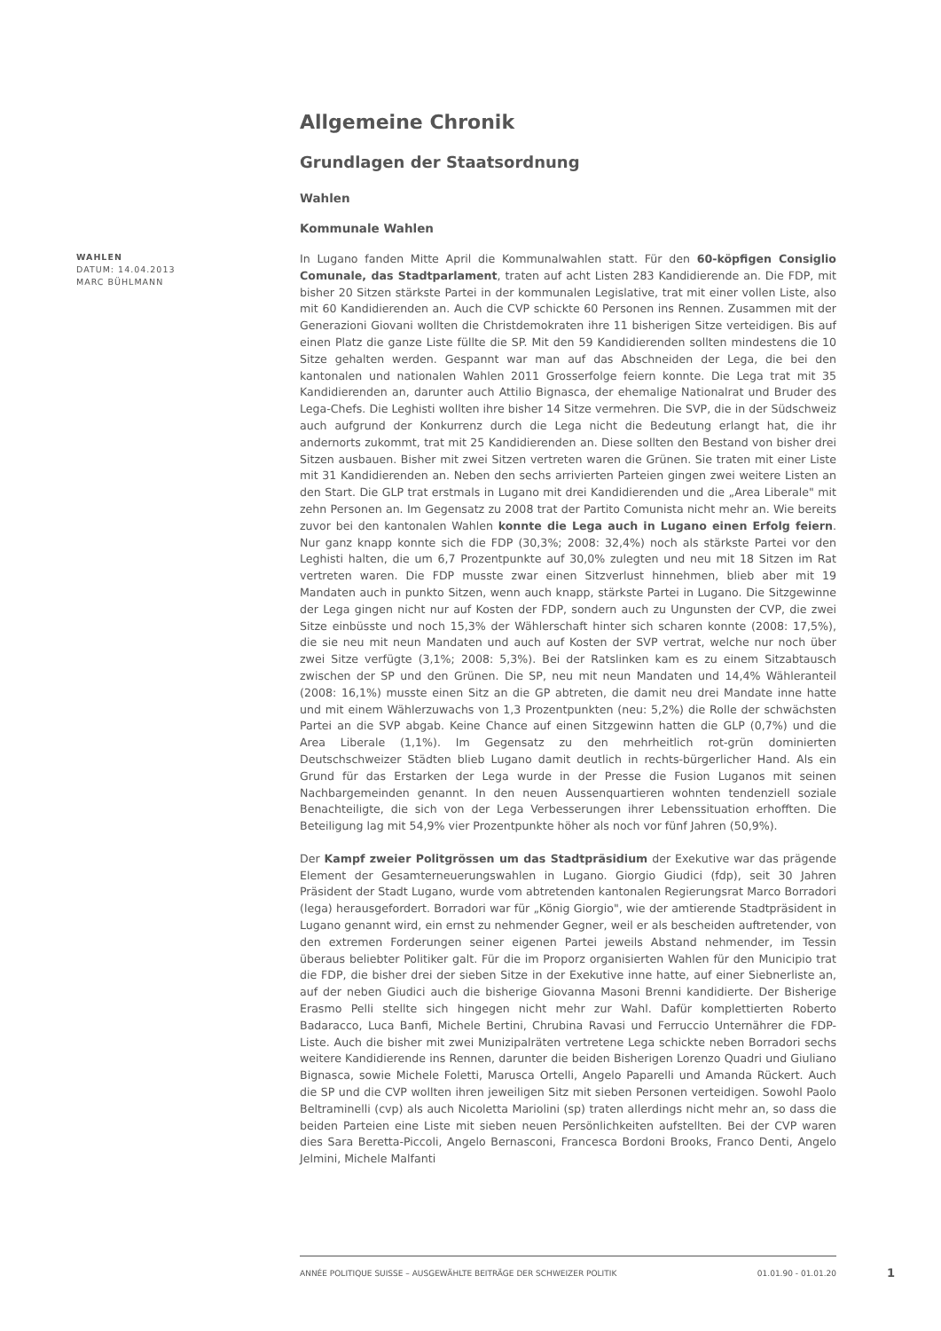Allgemeine Chronik
Grundlagen der Staatsordnung
Wahlen
Kommunale Wahlen
WAHLEN
DATUM: 14.04.2013
MARC BÜHLMANN
In Lugano fanden Mitte April die Kommunalwahlen statt. Für den 60-köpfigen Consiglio Comunale, das Stadtparlament, traten auf acht Listen 283 Kandidierende an. Die FDP, mit bisher 20 Sitzen stärkste Partei in der kommunalen Legislative, trat mit einer vollen Liste, also mit 60 Kandidierenden an. Auch die CVP schickte 60 Personen ins Rennen. Zusammen mit der Generazioni Giovani wollten die Christdemokraten ihre 11 bisherigen Sitze verteidigen. Bis auf einen Platz die ganze Liste füllte die SP. Mit den 59 Kandidierenden sollten mindestens die 10 Sitze gehalten werden. Gespannt war man auf das Abschneiden der Lega, die bei den kantonalen und nationalen Wahlen 2011 Grosserfolge feiern konnte. Die Lega trat mit 35 Kandidierenden an, darunter auch Attilio Bignasca, der ehemalige Nationalrat und Bruder des Lega-Chefs. Die Leghisti wollten ihre bisher 14 Sitze vermehren. Die SVP, die in der Südschweiz auch aufgrund der Konkurrenz durch die Lega nicht die Bedeutung erlangt hat, die ihr andernorts zukommt, trat mit 25 Kandidierenden an. Diese sollten den Bestand von bisher drei Sitzen ausbauen. Bisher mit zwei Sitzen vertreten waren die Grünen. Sie traten mit einer Liste mit 31 Kandidierenden an. Neben den sechs arrivierten Parteien gingen zwei weitere Listen an den Start. Die GLP trat erstmals in Lugano mit drei Kandidierenden und die „Area Liberale" mit zehn Personen an. Im Gegensatz zu 2008 trat der Partito Comunista nicht mehr an. Wie bereits zuvor bei den kantonalen Wahlen konnte die Lega auch in Lugano einen Erfolg feiern. Nur ganz knapp konnte sich die FDP (30,3%; 2008: 32,4%) noch als stärkste Partei vor den Leghisti halten, die um 6,7 Prozentpunkte auf 30,0% zulegten und neu mit 18 Sitzen im Rat vertreten waren. Die FDP musste zwar einen Sitzverlust hinnehmen, blieb aber mit 19 Mandaten auch in punkto Sitzen, wenn auch knapp, stärkste Partei in Lugano. Die Sitzgewinne der Lega gingen nicht nur auf Kosten der FDP, sondern auch zu Ungunsten der CVP, die zwei Sitze einbüsste und noch 15,3% der Wählerschaft hinter sich scharen konnte (2008: 17,5%), die sie neu mit neun Mandaten und auch auf Kosten der SVP vertrat, welche nur noch über zwei Sitze verfügte (3,1%; 2008: 5,3%). Bei der Ratslinken kam es zu einem Sitzabtausch zwischen der SP und den Grünen. Die SP, neu mit neun Mandaten und 14,4% Wähleranteil (2008: 16,1%) musste einen Sitz an die GP abtreten, die damit neu drei Mandate inne hatte und mit einem Wählerzuwachs von 1,3 Prozentpunkten (neu: 5,2%) die Rolle der schwächsten Partei an die SVP abgab. Keine Chance auf einen Sitzgewinn hatten die GLP (0,7%) und die Area Liberale (1,1%). Im Gegensatz zu den mehrheitlich rot-grün dominierten Deutschschweizer Städten blieb Lugano damit deutlich in rechts-bürgerlicher Hand. Als ein Grund für das Erstarken der Lega wurde in der Presse die Fusion Luganos mit seinen Nachbargemeinden genannt. In den neuen Aussenquartieren wohnten tendenziell soziale Benachteiligte, die sich von der Lega Verbesserungen ihrer Lebenssituation erhofften. Die Beteiligung lag mit 54,9% vier Prozentpunkte höher als noch vor fünf Jahren (50,9%).
Der Kampf zweier Politgrössen um das Stadtpräsidium der Exekutive war das prägende Element der Gesamterneuerungswahlen in Lugano. Giorgio Giudici (fdp), seit 30 Jahren Präsident der Stadt Lugano, wurde vom abtretenden kantonalen Regierungsrat Marco Borradori (lega) herausgefordert. Borradori war für „König Giorgio", wie der amtierende Stadtpräsident in Lugano genannt wird, ein ernst zu nehmender Gegner, weil er als bescheiden auftretender, von den extremen Forderungen seiner eigenen Partei jeweils Abstand nehmender, im Tessin überaus beliebter Politiker galt. Für die im Proporz organisierten Wahlen für den Municipio trat die FDP, die bisher drei der sieben Sitze in der Exekutive inne hatte, auf einer Siebnerliste an, auf der neben Giudici auch die bisherige Giovanna Masoni Brenni kandidierte. Der Bisherige Erasmo Pelli stellte sich hingegen nicht mehr zur Wahl. Dafür komplettierten Roberto Badaracco, Luca Banfi, Michele Bertini, Chrubina Ravasi und Ferruccio Unternährer die FDP-Liste. Auch die bisher mit zwei Munizipalräten vertretene Lega schickte neben Borradori sechs weitere Kandidierende ins Rennen, darunter die beiden Bisherigen Lorenzo Quadri und Giuliano Bignasca, sowie Michele Foletti, Marusca Ortelli, Angelo Paparelli und Amanda Rückert. Auch die SP und die CVP wollten ihren jeweiligen Sitz mit sieben Personen verteidigen. Sowohl Paolo Beltraminelli (cvp) als auch Nicoletta Mariolini (sp) traten allerdings nicht mehr an, so dass die beiden Parteien eine Liste mit sieben neuen Persönlichkeiten aufstellten. Bei der CVP waren dies Sara Beretta-Piccoli, Angelo Bernasconi, Francesca Bordoni Brooks, Franco Denti, Angelo Jelmini, Michele Malfanti
ANNÉE POLITIQUE SUISSE – AUSGEWÄHLTE BEITRÄGE DER SCHWEIZER POLITIK 01.01.90 - 01.01.20
1